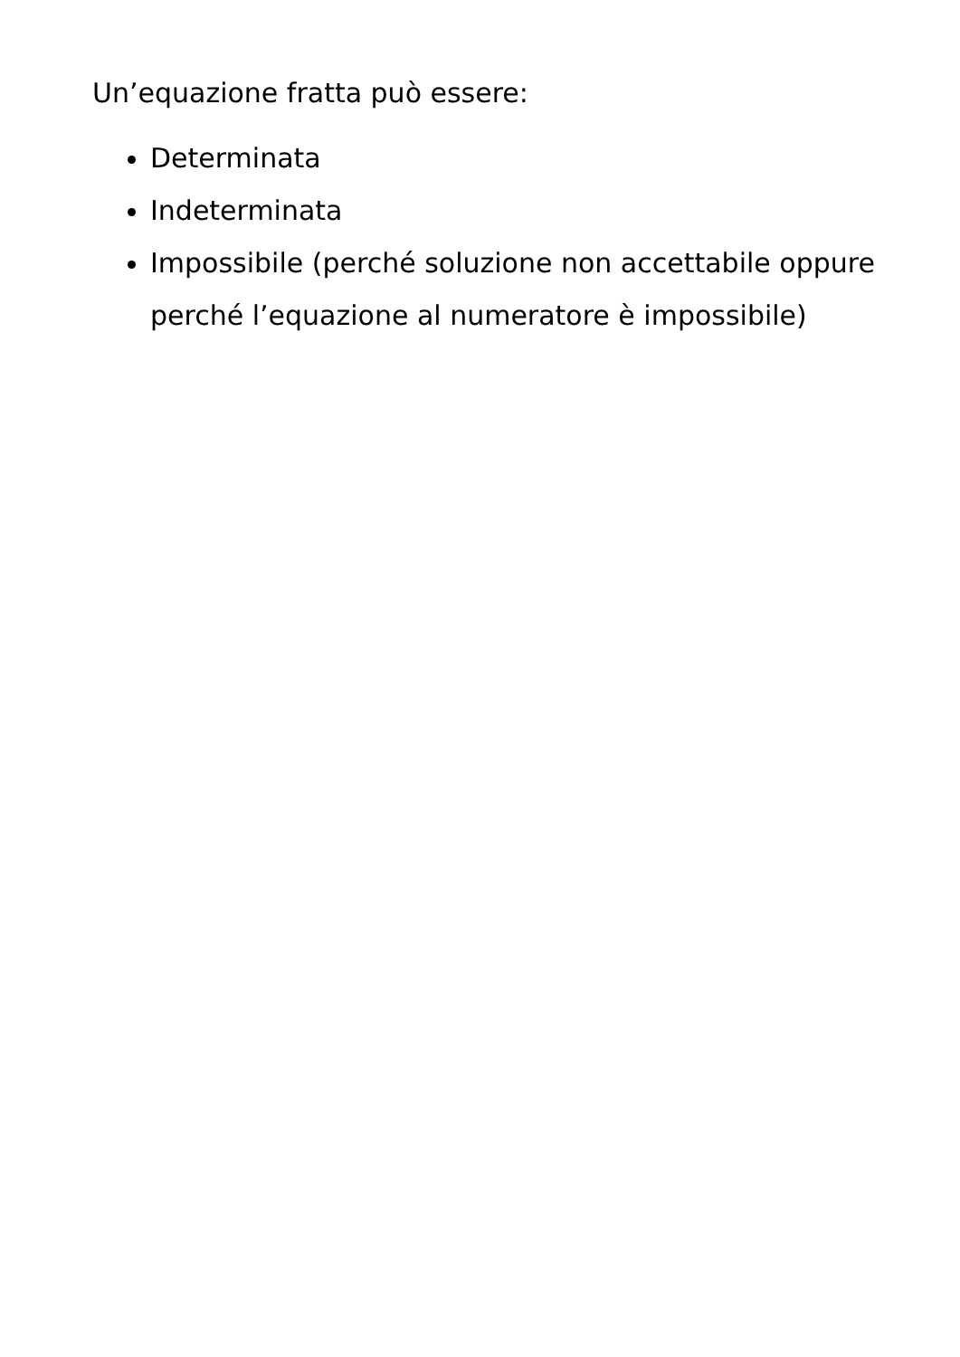Un’equazione fratta può essere:
Determinata
Indeterminata
Impossibile (perché soluzione non accettabile oppure perché l’equazione al numeratore è impossibile)